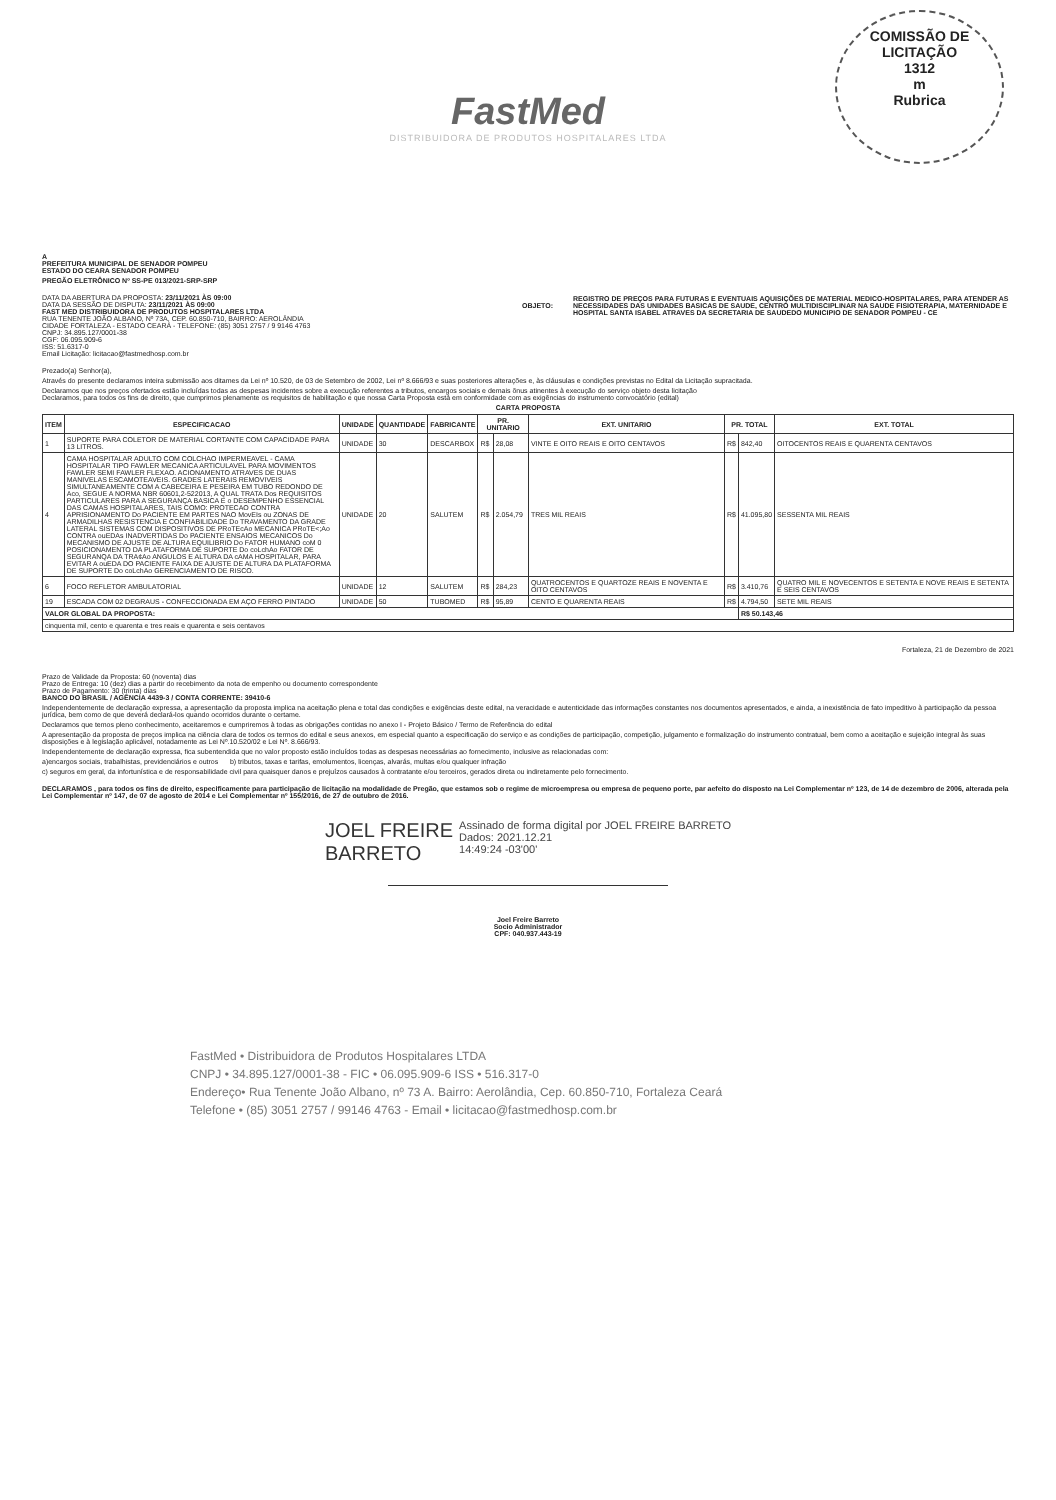COMISSÃO DE LICITAÇÃO
1312
m
Rubrica
FastMed
DISTRIBUIDORA DE PRODUTOS HOSPITALARES LTDA
A
PREFEITURA MUNICIPAL DE SENADOR POMPEU
ESTADO DO CEARA SENADOR POMPEU
PREGÃO ELETRÔNICO Nº SS-PE 013/2021-SRP-SRP
DATA DA ABERTURA DA PROPOSTA: 23/11/2021 ÀS 09:00
DATA DA SESSÃO DE DISPUTA: 23/11/2021 ÀS 09:00
FAST MED DISTRIBUIDORA DE PRODUTOS HOSPITALARES LTDA
RUA TENENTE JOÃO ALBANO, Nº 73A, CEP. 60.850-710, BAIRRO: AEROLÂNDIA
CIDADE FORTALEZA - ESTADO CEARÁ - TELEFONE: (85) 3051 2757 / 9 9146 4763
CNPJ: 34.895.127/0001-38
CGF: 06.095.909-6
ISS: 51.6317-0
Email Licitação: licitacao@fastmedhosp.com.br
OBJETO: REGISTRO DE PREÇOS PARA FUTURAS E EVENTUAIS AQUISIÇÕES DE MATERIAL MEDICO-HOSPITALARES, PARA ATENDER AS NECESSIDADES DAS UNIDADES BASICAS DE SAUDE, CENTRO MULTIDISCIPLINAR NA SAUDE FISIOTERAPIA, MATERNIDADE E HOSPITAL SANTA ISABEL ATRAVES DA SECRETARIA DE SAUDEDO MUNICIPIO DE SENADOR POMPEU - CE
Prezado(a) Senhor(a),
Através do presente declaramos inteira submissão aos ditames da Lei nº 10.520, de 03 de Setembro de 2002, Lei nº 8.666/93 e suas posteriores alterações e, às cláusulas e condições previstas no Edital da Licitação supracitada.
Declaramos que nos preços ofertados estão incluídas todas as despesas incidentes sobre a execução referentes a tributos, encargos sociais e demais ônus atinentes à execução do serviço objeto desta licitação
Declaramos, para todos os fins de direito, que cumprimos plenamente os requisitos de habilitação e que nossa Carta Proposta está em conformidade com as exigências do instrumento convocatório (edital)
CARTA PROPOSTA
| ITEM | ESPECIFICACAO | UNIDADE | QUANTIDADE | FABRICANTE | PR. UNITARIO | | EXT. UNITARIO | PR. TOTAL | | EXT. TOTAL |
| --- | --- | --- | --- | --- | --- | --- | --- | --- | --- | --- |
| 1 | SUPORTE PARA COLETOR DE MATERIAL CORTANTE COM CAPACIDADE PARA 13 LITROS. | UNIDADE | 30 | DESCARBOX | R$ | 28,08 | VINTE E OITO REAIS E OITO CENTAVOS | R$ | 842,40 | OITOCENTOS REAIS E QUARENTA CENTAVOS |
| 4 | CAMA HOSPITALAR ADULTO COM COLCHAO IMPERMEAVEL - CAMA HOSPITALAR TIPO FAWLER MECANICA ARTICULAVEL PARA MOVIMENTOS FAWLER SEMI FAWLER FLEXAO. ACIONAMENTO ATRAVES DE DUAS MANIVELAS ESCAMOTEAVEIS. GRADES LATERAIS REMOVIVEIS SIMULTANEAMENTE COM A CABECEIRA E PESEIRA EM TUBO REDONDO DE Aco, SEGUE A NORMA NBR 60601,2-522013, A QUAL TRATA Dos REQUISITOS PARTICULARES PARA A SEGURANÇA BASICA E o DESEMPENHO ESSENCIAL DAS CAMAS HOSPITALARES, TAIS COMO: PROTECAO CONTRA APRISIONAMENTO Do PACIENTE EM PARTES NAO MovEIs ou ZONAS DE ARMADILHAS RESISTENCIA E CONFIABILIDADE Do TRAVAMENTO DA GRADE LATERAL SISTEMAS COM DISPOSITIVOS DE PRoTEcAo MECANICA PRoTE<;Ao CONTRA ouEDAs INADVERTIDAS Do PACIENTE ENSAIOS MECANICOS Do MECANISMO DE AJUSTE DE ALTURA EQUILIBRIO Do FATOR HUMANO coM 0 POSICIONAMENTO DA PLATAFORMA DE SUPORTE Do coLchAo FATOR DE SEGURANQA DA TRA¢Ao ANGULOS E ALTURA DA cAMA HOSPITALAR, PARA EVITAR A ouEDA DO PACIENTE FAIXA DE AJUSTE DE ALTURA DA PLATAFORMA DE SUPORTE Do coLchAo GERENCIAMENTO DE RISCO. | UNIDADE | 20 | SALUTEM | R$ | 2.054,79 | TRES MIL REAIS | R$ | 41.095,80 | SESSENTA MIL REAIS |
| 6 | FOCO REFLETOR AMBULATORIAL | UNIDADE | 12 | SALUTEM | R$ | 284,23 | QUATROCENTOS E QUARTOZE REAIS E NOVENTA E OITO CENTAVOS | R$ | 3.410,76 | QUATRO MIL E NOVECENTOS E SETENTA E NOVE REAIS E SETENTA E SEIS CENTAVOS |
| 19 | ESCADA COM 02 DEGRAUS - CONFECCIONADA EM AÇO FERRO PINTADO | UNIDADE | 50 | TUBOMED | R$ | 95,89 | CENTO E QUARENTA REAIS | R$ | 4.794,50 | SETE MIL REAIS |
| VALOR GLOBAL DA PROPOSTA: | | | | | | | | | R$ 50.143,46 | |
| cinquenta mil, cento e quarenta e tres reais e quarenta e seis centavos | | | | | | | | | | |
Fortaleza, 21 de Dezembro de 2021
Prazo de Validade da Proposta: 60 (noventa) dias
Prazo de Entrega: 10 (dez) dias a partir do recebimento da nota de empenho ou documento correspondente
Prazo de Pagamento: 30 (trinta) dias
BANCO DO BRASIL / AGÊNCIA 4439-3 / CONTA CORRENTE: 39410-6
Independentemente de declaração expressa, a apresentação da proposta implica na aceitação plena e total das condições e exigências deste edital, na veracidade e autenticidade das informações constantes nos documentos apresentados, e ainda, a inexistência de fato impeditivo à participação da pessoa jurídica, bem como de que deverá declará-los quando ocorridos durante o certame.
Declaramos que temos pleno conhecimento, aceitaremos e cumpriremos à todas as obrigações contidas no anexo I - Projeto Básico / Termo de Referência do edital
A apresentação da proposta de preços implica na ciência clara de todos os termos do edital e seus anexos, em especial quanto a especificação do serviço e as condições de participação, competição, julgamento e formalização do instrumento contratual, bem como a aceitação e sujeição integral às suas disposições e à legislação aplicável, notadamente as Lei Nº.10.520/02 e Lei Nº. 8.666/93.
Independentemente de declaração expressa, fica subentendida que no valor proposto estão incluídos todas as despesas necessárias ao fornecimento, inclusive as relacionadas com:
a)encargos sociais, trabalhistas, previdenciários e outros b) tributos, taxas e tarifas, emolumentos, licenças, alvarás, multas e/ou qualquer infração
c) seguros em geral, da infortunística e de responsabilidade civil para quaisquer danos e prejuízos causados à contratante e/ou terceiros, gerados direta ou indiretamente pelo fornecimento.
DECLARAMOS , para todos os fins de direito, especificamente para participação de licitação na modalidade de Pregão, que estamos sob o regime de microempresa ou empresa de pequeno porte, par aefeito do disposto na Lei Complementar nº 123, de 14 de dezembro de 2006, alterada pela Lei Complementar nº 147, de 07 de agosto de 2014 e Lei Complementar nº 155/2016, de 27 de outubro de 2016.
JOEL FREIRE
BARRETO
Assinado de forma digital por JOEL FREIRE BARRETO
Dados: 2021.12.21
14:49:24 -03'00'
Joel Freire Barreto
Socio Administrador
CPF: 040.937.443-19
FastMed • Distribuidora de Produtos Hospitalares LTDA
CNPJ • 34.895.127/0001-38 - FIC • 06.095.909-6 ISS • 516.317-0
Endereço• Rua Tenente João Albano, nº 73 A. Bairro: Aerolândia, Cep. 60.850-710, Fortaleza Ceará
Telefone • (85) 3051 2757 / 99146 4763 - Email • licitacao@fastmedhosp.com.br